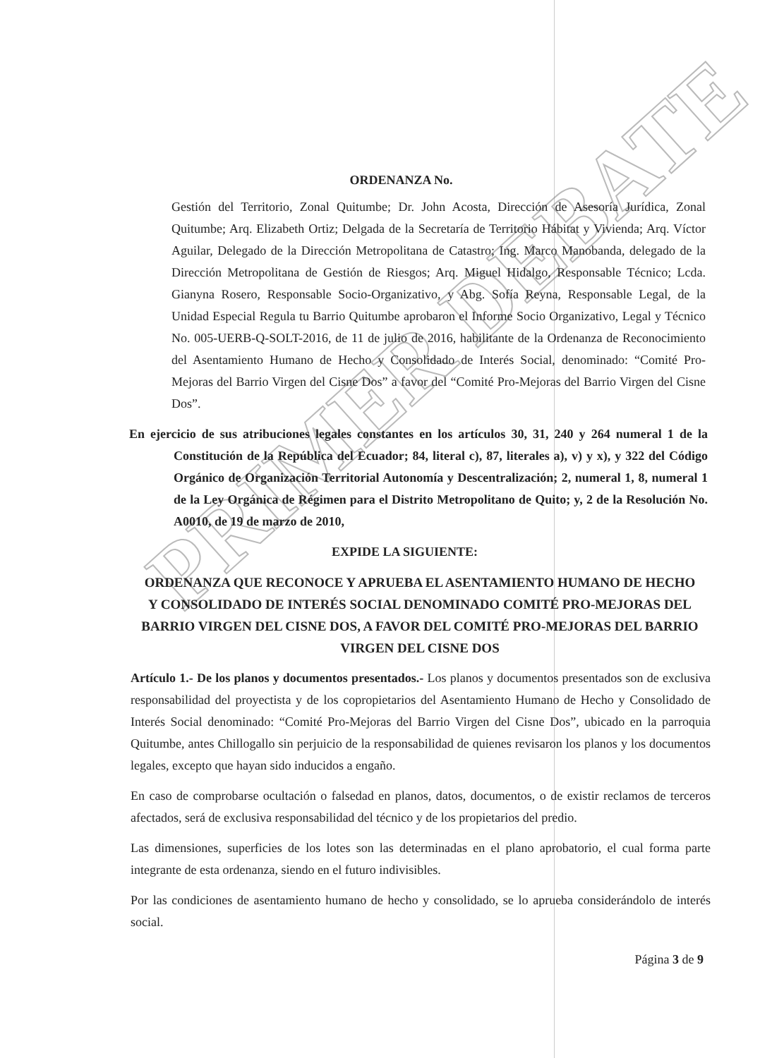PRIMER DEBATE
ORDENANZA No.
Gestión del Territorio, Zonal Quitumbe; Dr. John Acosta, Dirección de Asesoría Jurídica, Zonal Quitumbe; Arq. Elizabeth Ortiz; Delgada de la Secretaría de Territorio Hábitat y Vivienda; Arq. Víctor Aguilar, Delegado de la Dirección Metropolitana de Catastro; Ing. Marco Manobanda, delegado de la Dirección Metropolitana de Gestión de Riesgos; Arq. Miguel Hidalgo, Responsable Técnico; Lcda. Gianyna Rosero, Responsable Socio-Organizativo, y Abg. Sofía Reyna, Responsable Legal, de la Unidad Especial Regula tu Barrio Quitumbe aprobaron el Informe Socio Organizativo, Legal y Técnico No. 005-UERB-Q-SOLT-2016, de 11 de julio de 2016, habilitante de la Ordenanza de Reconocimiento del Asentamiento Humano de Hecho y Consolidado de Interés Social, denominado: “Comité Pro-Mejoras del Barrio Virgen del Cisne Dos” a favor del “Comité Pro-Mejoras del Barrio Virgen del Cisne Dos”.
En ejercicio de sus atribuciones legales constantes en los artículos 30, 31, 240 y 264 numeral 1 de la Constitución de la República del Ecuador; 84, literal c), 87, literales a), v) y x), y 322 del Código Orgánico de Organización Territorial Autonomía y Descentralización; 2, numeral 1, 8, numeral 1 de la Ley Orgánica de Régimen para el Distrito Metropolitano de Quito; y, 2 de la Resolución No. A0010, de 19 de marzo de 2010,
EXPIDE LA SIGUIENTE:
ORDENANZA QUE RECONOCE Y APRUEBA EL ASENTAMIENTO HUMANO DE HECHO Y CONSOLIDADO DE INTERÉS SOCIAL DENOMINADO COMITÉ PRO-MEJORAS DEL BARRIO VIRGEN DEL CISNE DOS, A FAVOR DEL COMITÉ PRO-MEJORAS DEL BARRIO VIRGEN DEL CISNE DOS
Artículo 1.- De los planos y documentos presentados.- Los planos y documentos presentados son de exclusiva responsabilidad del proyectista y de los copropietarios del Asentamiento Humano de Hecho y Consolidado de Interés Social denominado: “Comité Pro-Mejoras del Barrio Virgen del Cisne Dos”, ubicado en la parroquia Quitumbe, antes Chillogallo sin perjuicio de la responsabilidad de quienes revisaron los planos y los documentos legales, excepto que hayan sido inducidos a engaño.
En caso de comprobarse ocultación o falsedad en planos, datos, documentos, o de existir reclamos de terceros afectados, será de exclusiva responsabilidad del técnico y de los propietarios del predio.
Las dimensiones, superficies de los lotes son las determinadas en el plano aprobatorio, el cual forma parte integrante de esta ordenanza, siendo en el futuro indivisibles.
Por las condiciones de asentamiento humano de hecho y consolidado, se lo aprueba considerándolo de interés social.
Página 3 de 9